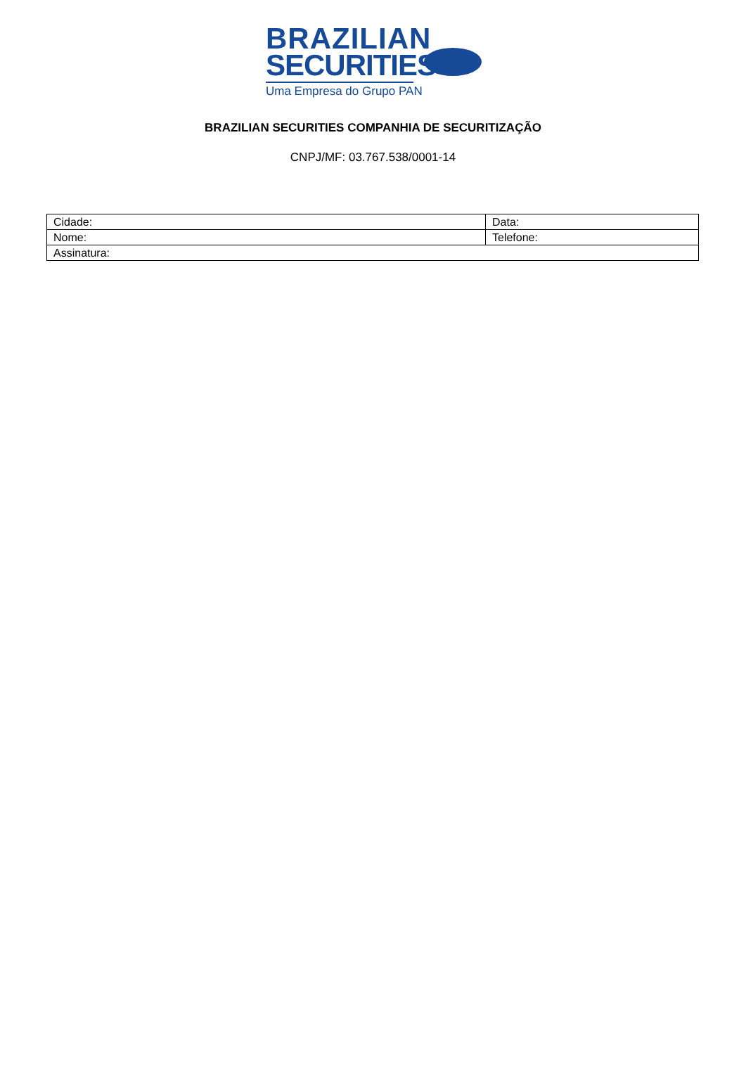BRAZILIAN
SECURITIES
Uma Empresa do Grupo PAN
BRAZILIAN SECURITIES COMPANHIA DE SECURITIZAÇÃO
CNPJ/MF: 03.767.538/0001-14
| Cidade: | Data: |
| Nome: | Telefone: |
| Assinatura: | |